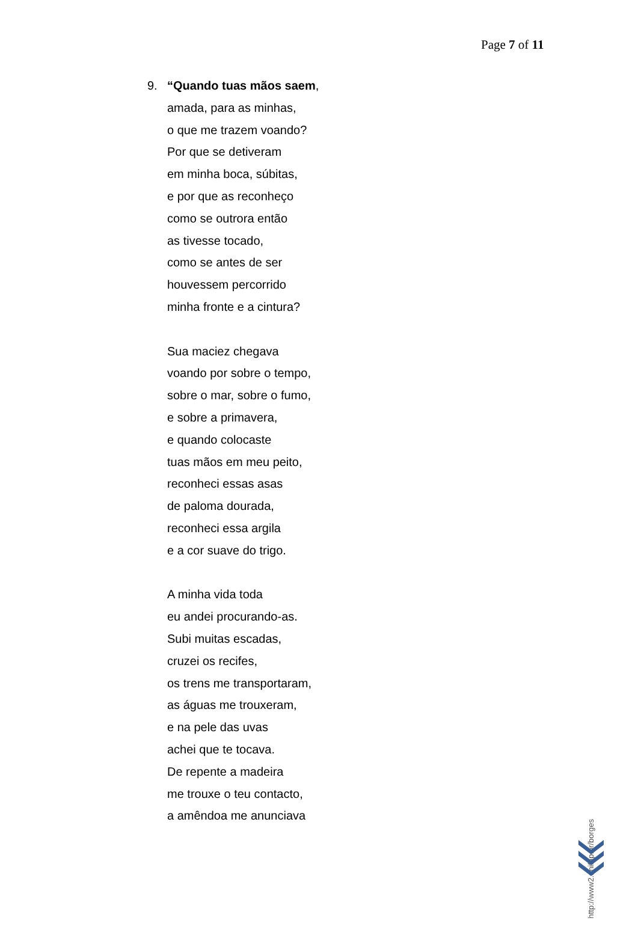Page 7 of 11
9. “Quando tuas mãos saem,
amada, para as minhas,
o que me trazem voando?
Por que se detiveram
em minha boca, súbitas,
e por que as reconheço
como se outrora então
as tivesse tocado,
como se antes de ser
houvessem percorrido
minha fronte e a cintura?
Sua maciez chegava
voando por sobre o tempo,
sobre o mar, sobre o fumo,
e sobre a primavera,
e quando colocaste
tuas mãos em meu peito,
reconheci essas asas
de paloma dourada,
reconheci essa argila
e a cor suave do trigo.
A minha vida toda
eu andei procurando-as.
Subi muitas escadas,
cruzei os recifes,
os trens me transportaram,
as águas me trouxeram,
e na pele das uvas
achei que te tocava.
De repente a madeira
me trouxe o teu contacto,
a amêndoa me anunciava
http://www2.unifap.br/borges